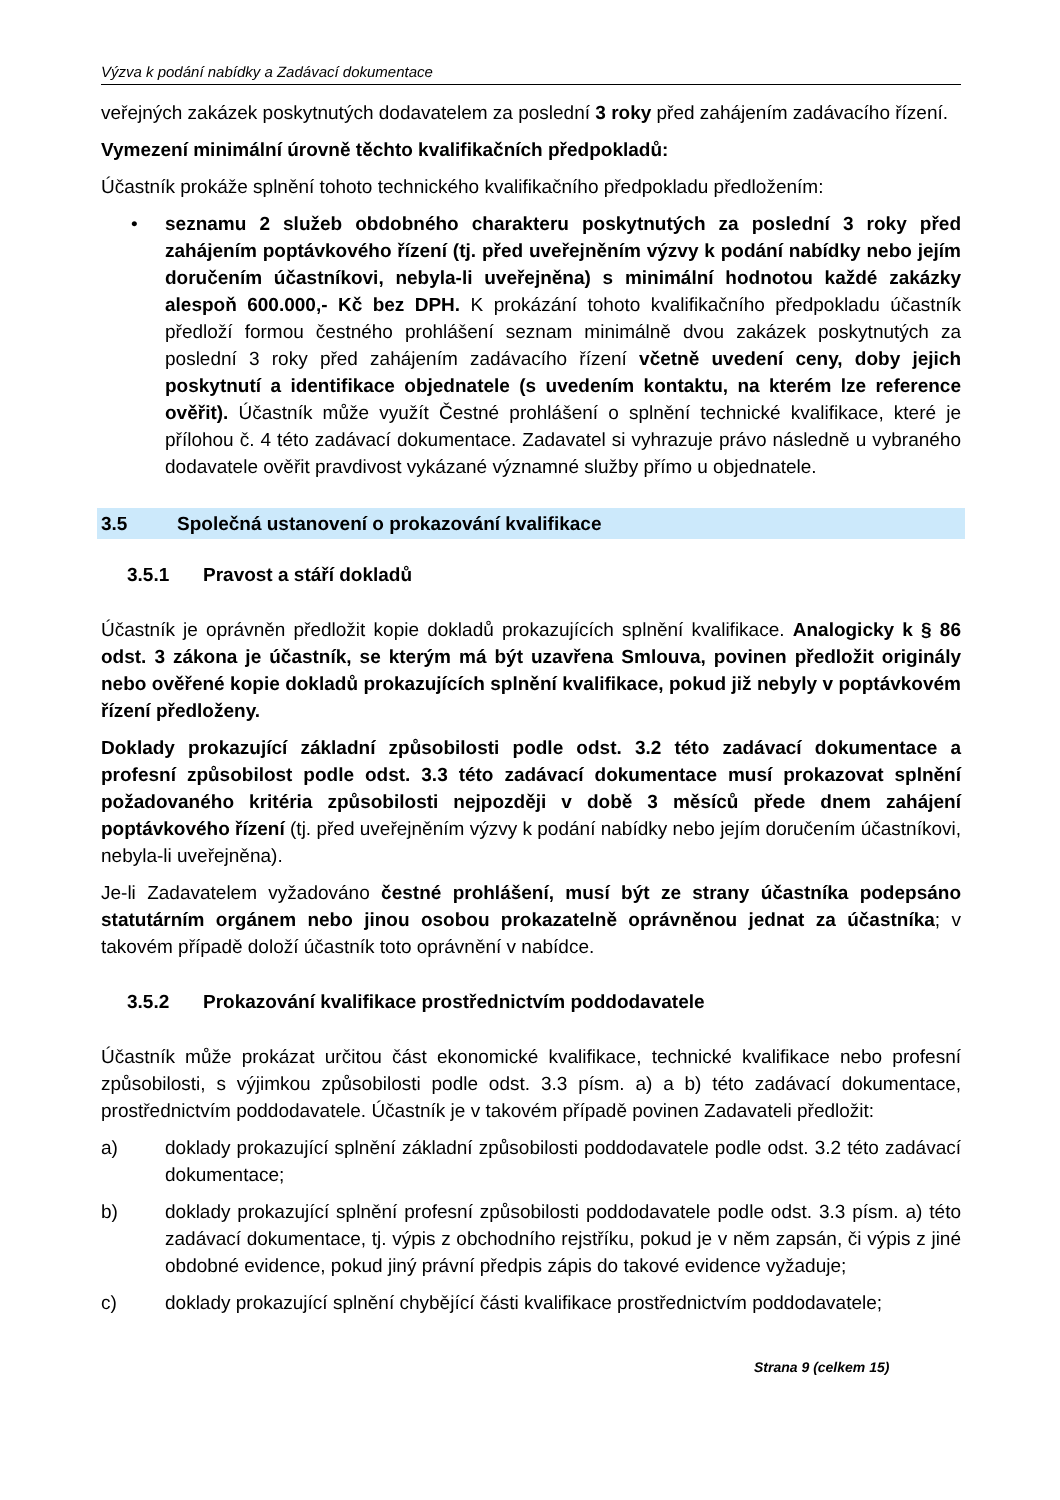Výzva k podání nabídky a Zadávací dokumentace
veřejných zakázek poskytnutých dodavatelem za poslední 3 roky před zahájením zadávacího řízení.
Vymezení minimální úrovně těchto kvalifikačních předpokladů:
Účastník prokáže splnění tohoto technického kvalifikačního předpokladu předložením:
• seznamu 2 služeb obdobného charakteru poskytnutých za poslední 3 roky před zahájením poptávkového řízení (tj. před uveřejněním výzvy k podání nabídky nebo jejím doručením účastníkovi, nebyla-li uveřejněna) s minimální hodnotou každé zakázky alespoň 600.000,- Kč bez DPH. K prokázání tohoto kvalifikačního předpokladu účastník předloží formou čestného prohlášení seznam minimálně dvou zakázek poskytnutých za poslední 3 roky před zahájením zadávacího řízení včetně uvedení ceny, doby jejich poskytnutí a identifikace objednatele (s uvedením kontaktu, na kterém lze reference ověřit). Účastník může využít Čestné prohlášení o splnění technické kvalifikace, které je přílohou č. 4 této zadávací dokumentace. Zadavatel si vyhrazuje právo následně u vybraného dodavatele ověřit pravdivost vykázané významné služby přímo u objednatele.
3.5 Společná ustanovení o prokazování kvalifikace
3.5.1 Pravost a stáří dokladů
Účastník je oprávněn předložit kopie dokladů prokazujících splnění kvalifikace. Analogicky k § 86 odst. 3 zákona je účastník, se kterým má být uzavřena Smlouva, povinen předložit originály nebo ověřené kopie dokladů prokazujících splnění kvalifikace, pokud již nebyly v poptávkovém řízení předloženy.
Doklady prokazující základní způsobilosti podle odst. 3.2 této zadávací dokumentace a profesní způsobilost podle odst. 3.3 této zadávací dokumentace musí prokazovat splnění požadovaného kritéria způsobilosti nejpozději v době 3 měsíců přede dnem zahájení poptávkového řízení (tj. před uveřejněním výzvy k podání nabídky nebo jejím doručením účastníkovi, nebyla-li uveřejněna).
Je-li Zadavatelem vyžadováno čestné prohlášení, musí být ze strany účastníka podepsáno statutárním orgánem nebo jinou osobou prokazatelně oprávněnou jednat za účastníka; v takovém případě doloží účastník toto oprávnění v nabídce.
3.5.2 Prokazování kvalifikace prostřednictvím poddodavatele
Účastník může prokázat určitou část ekonomické kvalifikace, technické kvalifikace nebo profesní způsobilosti, s výjimkou způsobilosti podle odst. 3.3 písm. a) a b) této zadávací dokumentace, prostřednictvím poddodavatele. Účastník je v takovém případě povinen Zadavateli předložit:
a) doklady prokazující splnění základní způsobilosti poddodavatele podle odst. 3.2 této zadávací dokumentace;
b) doklady prokazující splnění profesní způsobilosti poddodavatele podle odst. 3.3 písm. a) této zadávací dokumentace, tj. výpis z obchodního rejstříku, pokud je v něm zapsán, či výpis z jiné obdobné evidence, pokud jiný právní předpis zápis do takové evidence vyžaduje;
c) doklady prokazující splnění chybějící části kvalifikace prostřednictvím poddodavatele;
Strana 9 (celkem 15)